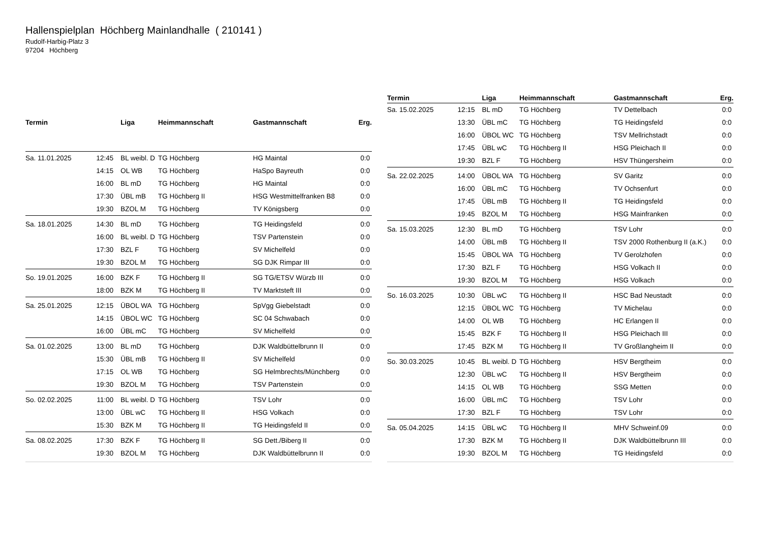Hallenspielplan Höchberg Mainlandhalle ( 210141 )
Rudolf-Harbig-Platz 3
97204 Höchberg
| Termin | | Liga | Heimmannschaft | Gastmannschaft | Erg. |
| --- | --- | --- | --- | --- | --- |
| Sa. 11.01.2025 | 12:45 | BL weibl. D | TG Höchberg | HG Maintal | 0:0 |
| | 14:15 | OL WB | TG Höchberg | HaSpo Bayreuth | 0:0 |
| | 16:00 | BL mD | TG Höchberg | HG Maintal | 0:0 |
| | 17:30 | ÜBL mB | TG Höchberg II | HSG Westmittelfranken B8 | 0:0 |
| | 19:30 | BZOL M | TG Höchberg | TV Königsberg | 0:0 |
| Sa. 18.01.2025 | 14:30 | BL mD | TG Höchberg | TG Heidingsfeld | 0:0 |
| | 16:00 | BL weibl. D | TG Höchberg | TSV Partenstein | 0:0 |
| | 17:30 | BZL F | TG Höchberg | SV Michelfeld | 0:0 |
| | 19:30 | BZOL M | TG Höchberg | SG DJK Rimpar III | 0:0 |
| So. 19.01.2025 | 16:00 | BZK F | TG Höchberg II | SG TG/ETSV Würzb III | 0:0 |
| | 18:00 | BZK M | TG Höchberg II | TV Marktsteft III | 0:0 |
| Sa. 25.01.2025 | 12:15 | ÜBOL WA | TG Höchberg | SpVgg Giebelstadt | 0:0 |
| | 14:15 | ÜBOL WC | TG Höchberg | SC 04 Schwabach | 0:0 |
| | 16:00 | ÜBL mC | TG Höchberg | SV Michelfeld | 0:0 |
| Sa. 01.02.2025 | 13:00 | BL mD | TG Höchberg | DJK Waldbüttelbrunn II | 0:0 |
| | 15:30 | ÜBL mB | TG Höchberg II | SV Michelfeld | 0:0 |
| | 17:15 | OL WB | TG Höchberg | SG Helmbrechts/Münchberg | 0:0 |
| | 19:30 | BZOL M | TG Höchberg | TSV Partenstein | 0:0 |
| So. 02.02.2025 | 11:00 | BL weibl. D | TG Höchberg | TSV Lohr | 0:0 |
| | 13:00 | ÜBL wC | TG Höchberg II | HSG Volkach | 0:0 |
| | 15:30 | BZK M | TG Höchberg II | TG Heidingsfeld II | 0:0 |
| Sa. 08.02.2025 | 17:30 | BZK F | TG Höchberg II | SG Dett./Biberg II | 0:0 |
| | 19:30 | BZOL M | TG Höchberg | DJK Waldbüttelbrunn II | 0:0 |
| Termin | | Liga | Heimmannschaft | Gastmannschaft | Erg. |
| --- | --- | --- | --- | --- | --- |
| Sa. 15.02.2025 | 12:15 | BL mD | TG Höchberg | TV Dettelbach | 0:0 |
| | 13:30 | ÜBL mC | TG Höchberg | TG Heidingsfeld | 0:0 |
| | 16:00 | ÜBOL WC | TG Höchberg | TSV Mellrichstadt | 0:0 |
| | 17:45 | ÜBL wC | TG Höchberg II | HSG Pleichach II | 0:0 |
| | 19:30 | BZL F | TG Höchberg | HSV Thüngersheim | 0:0 |
| Sa. 22.02.2025 | 14:00 | ÜBOL WA | TG Höchberg | SV Garitz | 0:0 |
| | 16:00 | ÜBL mC | TG Höchberg | TV Ochsenfurt | 0:0 |
| | 17:45 | ÜBL mB | TG Höchberg II | TG Heidingsfeld | 0:0 |
| | 19:45 | BZOL M | TG Höchberg | HSG Mainfranken | 0:0 |
| Sa. 15.03.2025 | 12:30 | BL mD | TG Höchberg | TSV Lohr | 0:0 |
| | 14:00 | ÜBL mB | TG Höchberg II | TSV 2000 Rothenburg II (a.K.) | 0:0 |
| | 15:45 | ÜBOL WA | TG Höchberg | TV Gerolzhofen | 0:0 |
| | 17:30 | BZL F | TG Höchberg | HSG Volkach II | 0:0 |
| | 19:30 | BZOL M | TG Höchberg | HSG Volkach | 0:0 |
| So. 16.03.2025 | 10:30 | ÜBL wC | TG Höchberg II | HSC Bad Neustadt | 0:0 |
| | 12:15 | ÜBOL WC | TG Höchberg | TV Michelau | 0:0 |
| | 14:00 | OL WB | TG Höchberg | HC Erlangen II | 0:0 |
| | 15:45 | BZK F | TG Höchberg II | HSG Pleichach III | 0:0 |
| | 17:45 | BZK M | TG Höchberg II | TV Großlangheim II | 0:0 |
| So. 30.03.2025 | 10:45 | BL weibl. D | TG Höchberg | HSV Bergtheim | 0:0 |
| | 12:30 | ÜBL wC | TG Höchberg II | HSV Bergtheim | 0:0 |
| | 14:15 | OL WB | TG Höchberg | SSG Metten | 0:0 |
| | 16:00 | ÜBL mC | TG Höchberg | TSV Lohr | 0:0 |
| | 17:30 | BZL F | TG Höchberg | TSV Lohr | 0:0 |
| Sa. 05.04.2025 | 14:15 | ÜBL wC | TG Höchberg II | MHV Schweinf.09 | 0:0 |
| | 17:30 | BZK M | TG Höchberg II | DJK Waldbüttelbrunn III | 0:0 |
| | 19:30 | BZOL M | TG Höchberg | TG Heidingsfeld | 0:0 |